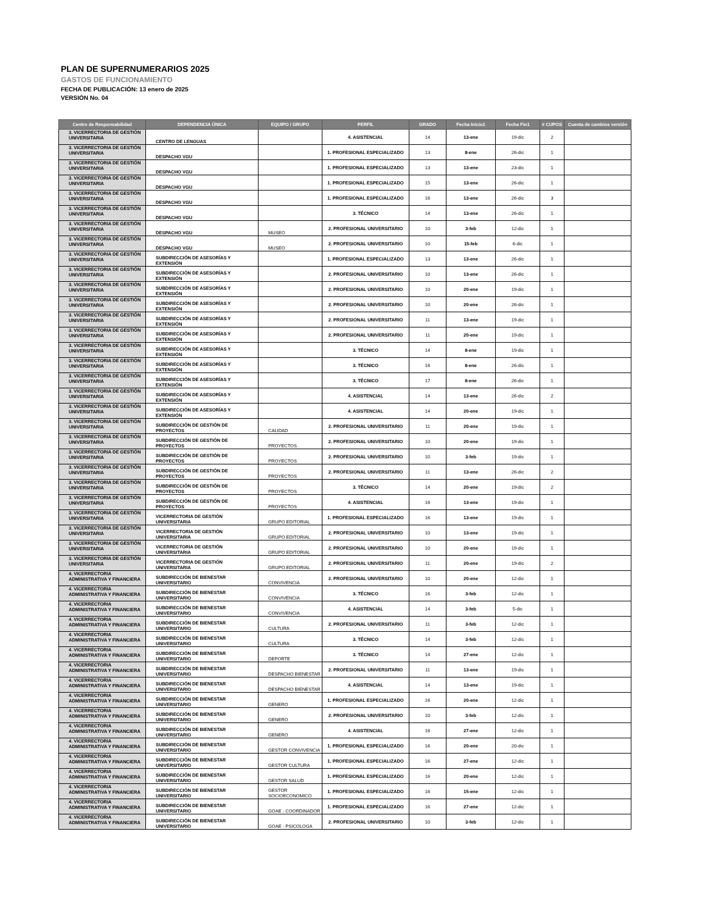PLAN DE SUPERNUMERARIOS 2025
GASTOS DE FUNCIONAMIENTO
FECHA DE PUBLICACIÓN: 13 enero de 2025
VERSIÓN No. 04
| Centro de Responsabilidad | DEPENDENCIA ÚNICA | EQUIPO / GRUPO | PERFIL | GRADO | Fecha Inicio1 | Fecha Fin1 | # CUPOS | Cuenta de cambios versión |
| --- | --- | --- | --- | --- | --- | --- | --- | --- |
| 3. VICERRECTORIA DE GESTIÓN UNIVERSITARIA | CENTRO DE LENGUAS | | 4. ASISTENCIAL | 14 | 13-ene | 19-dic | 2 | |
| 3. VICERRECTORIA DE GESTIÓN UNIVERSITARIA | DESPACHO VGU | | 1. PROFESIONAL ESPECIALIZADO | 13 | 8-ene | 26-dic | 1 | |
| 3. VICERRECTORIA DE GESTIÓN UNIVERSITARIA | DESPACHO VGU | | 1. PROFESIONAL ESPECIALIZADO | 13 | 13-ene | 23-dic | 1 | |
| 3. VICERRECTORIA DE GESTIÓN UNIVERSITARIA | DESPACHO VGU | | 1. PROFESIONAL ESPECIALIZADO | 15 | 13-ene | 26-dic | 1 | |
| 3. VICERRECTORIA DE GESTIÓN UNIVERSITARIA | DESPACHO VGU | | 1. PROFESIONAL ESPECIALIZADO | 16 | 13-ene | 26-dic | 3 | |
| 3. VICERRECTORIA DE GESTIÓN UNIVERSITARIA | DESPACHO VGU | | 3. TÉCNICO | 14 | 13-ene | 26-dic | 1 | |
| 3. VICERRECTORIA DE GESTIÓN UNIVERSITARIA | DESPACHO VGU | MUSEO | 2. PROFESIONAL UNIVERSITARIO | 10 | 3-feb | 12-dic | 1 | |
| 3. VICERRECTORIA DE GESTIÓN UNIVERSITARIA | DESPACHO VGU | MUSEO | 2. PROFESIONAL UNIVERSITARIO | 10 | 15-feb | 6-dic | 1 | |
| 3. VICERRECTORIA DE GESTIÓN UNIVERSITARIA | SUBDIRECCIÓN DE ASESORÍAS Y EXTENSIÓN | | 1. PROFESIONAL ESPECIALIZADO | 13 | 13-ene | 26-dic | 1 | |
| 3. VICERRECTORIA DE GESTIÓN UNIVERSITARIA | SUBDIRECCIÓN DE ASESORÍAS Y EXTENSIÓN | | 2. PROFESIONAL UNIVERSITARIO | 10 | 13-ene | 26-dic | 1 | |
| 3. VICERRECTORIA DE GESTIÓN UNIVERSITARIA | SUBDIRECCIÓN DE ASESORÍAS Y EXTENSIÓN | | 2. PROFESIONAL UNIVERSITARIO | 10 | 20-ene | 19-dic | 1 | |
| 3. VICERRECTORIA DE GESTIÓN UNIVERSITARIA | SUBDIRECCIÓN DE ASESORÍAS Y EXTENSIÓN | | 2. PROFESIONAL UNIVERSITARIO | 10 | 20-ene | 26-dic | 1 | |
| 3. VICERRECTORIA DE GESTIÓN UNIVERSITARIA | SUBDIRECCIÓN DE ASESORÍAS Y EXTENSIÓN | | 2. PROFESIONAL UNIVERSITARIO | 11 | 13-ene | 19-dic | 1 | |
| 3. VICERRECTORIA DE GESTIÓN UNIVERSITARIA | SUBDIRECCIÓN DE ASESORÍAS Y EXTENSIÓN | | 2. PROFESIONAL UNIVERSITARIO | 11 | 20-ene | 19-dic | 1 | |
| 3. VICERRECTORIA DE GESTIÓN UNIVERSITARIA | SUBDIRECCIÓN DE ASESORÍAS Y EXTENSIÓN | | 3. TÉCNICO | 14 | 8-ene | 19-dic | 1 | |
| 3. VICERRECTORIA DE GESTIÓN UNIVERSITARIA | SUBDIRECCIÓN DE ASESORÍAS Y EXTENSIÓN | | 3. TÉCNICO | 16 | 8-ene | 26-dic | 1 | |
| 3. VICERRECTORIA DE GESTIÓN UNIVERSITARIA | SUBDIRECCIÓN DE ASESORÍAS Y EXTENSIÓN | | 3. TÉCNICO | 17 | 8-ene | 26-dic | 1 | |
| 3. VICERRECTORIA DE GESTIÓN UNIVERSITARIA | SUBDIRECCIÓN DE ASESORÍAS Y EXTENSIÓN | | 4. ASISTENCIAL | 14 | 13-ene | 26-dic | 2 | |
| 3. VICERRECTORIA DE GESTIÓN UNIVERSITARIA | SUBDIRECCIÓN DE ASESORÍAS Y EXTENSIÓN | | 4. ASISTENCIAL | 14 | 20-ene | 19-dic | 1 | |
| 3. VICERRECTORIA DE GESTIÓN UNIVERSITARIA | SUBDIRECCIÓN DE GESTIÓN DE PROYECTOS | CALIDAD | 2. PROFESIONAL UNIVERSITARIO | 11 | 20-ene | 19-dic | 1 | |
| 3. VICERRECTORIA DE GESTIÓN UNIVERSITARIA | SUBDIRECCIÓN DE GESTIÓN DE PROYECTOS | PROYECTOS | 2. PROFESIONAL UNIVERSITARIO | 10 | 20-ene | 19-dic | 1 | |
| 3. VICERRECTORIA DE GESTIÓN UNIVERSITARIA | SUBDIRECCIÓN DE GESTIÓN DE PROYECTOS | PROYECTOS | 2. PROFESIONAL UNIVERSITARIO | 10 | 3-feb | 19-dic | 1 | |
| 3. VICERRECTORIA DE GESTIÓN UNIVERSITARIA | SUBDIRECCIÓN DE GESTIÓN DE PROYECTOS | PROYECTOS | 2. PROFESIONAL UNIVERSITARIO | 11 | 13-ene | 26-dic | 2 | |
| 3. VICERRECTORIA DE GESTIÓN UNIVERSITARIA | SUBDIRECCIÓN DE GESTIÓN DE PROYECTOS | PROYECTOS | 3. TÉCNICO | 14 | 20-ene | 19-dic | 2 | |
| 3. VICERRECTORIA DE GESTIÓN UNIVERSITARIA | SUBDIRECCIÓN DE GESTIÓN DE PROYECTOS | PROYECTOS | 4. ASISTENCIAL | 16 | 13-ene | 19-dic | 1 | |
| 3. VICERRECTORIA DE GESTIÓN UNIVERSITARIA | VICERRECTORIA DE GESTIÓN UNIVERSITARIA | GRUPO EDITORIAL | 1. PROFESIONAL ESPECIALIZADO | 16 | 13-ene | 19-dic | 1 | |
| 3. VICERRECTORIA DE GESTIÓN UNIVERSITARIA | VICERRECTORIA DE GESTIÓN UNIVERSITARIA | GRUPO EDITORIAL | 2. PROFESIONAL UNIVERSITARIO | 10 | 13-ene | 19-dic | 1 | |
| 3. VICERRECTORIA DE GESTIÓN UNIVERSITARIA | VICERRECTORIA DE GESTIÓN UNIVERSITARIA | GRUPO EDITORIAL | 2. PROFESIONAL UNIVERSITARIO | 10 | 20-ene | 19-dic | 1 | |
| 3. VICERRECTORIA DE GESTIÓN UNIVERSITARIA | VICERRECTORIA DE GESTIÓN UNIVERSITARIA | GRUPO EDITORIAL | 2. PROFESIONAL UNIVERSITARIO | 11 | 20-ene | 19-dic | 2 | |
| 4. VICERRECTORIA ADMINISTRATIVA Y FINANCIERA | SUBDIRECCIÓN DE BIENESTAR UNIVERSITARIO | CONVIVENCIA | 2. PROFESIONAL UNIVERSITARIO | 10 | 20-ene | 12-dic | 1 | |
| 4. VICERRECTORIA ADMINISTRATIVA Y FINANCIERA | SUBDIRECCIÓN DE BIENESTAR UNIVERSITARIO | CONVIVENCIA | 3. TÉCNICO | 16 | 3-feb | 12-dic | 1 | |
| 4. VICERRECTORIA ADMINISTRATIVA Y FINANCIERA | SUBDIRECCIÓN DE BIENESTAR UNIVERSITARIO | CONVIVENCIA | 4. ASISTENCIAL | 14 | 3-feb | 5-dic | 1 | |
| 4. VICERRECTORIA ADMINISTRATIVA Y FINANCIERA | SUBDIRECCIÓN DE BIENESTAR UNIVERSITARIO | CULTURA | 2. PROFESIONAL UNIVERSITARIO | 11 | 3-feb | 12-dic | 1 | |
| 4. VICERRECTORIA ADMINISTRATIVA Y FINANCIERA | SUBDIRECCIÓN DE BIENESTAR UNIVERSITARIO | CULTURA | 3. TÉCNICO | 14 | 3-feb | 12-dic | 1 | |
| 4. VICERRECTORIA ADMINISTRATIVA Y FINANCIERA | SUBDIRECCIÓN DE BIENESTAR UNIVERSITARIO | DEPORTE | 3. TÉCNICO | 14 | 27-ene | 12-dic | 1 | |
| 4. VICERRECTORIA ADMINISTRATIVA Y FINANCIERA | SUBDIRECCIÓN DE BIENESTAR UNIVERSITARIO | DESPACHO BIENESTAR | 2. PROFESIONAL UNIVERSITARIO | 11 | 13-ene | 19-dic | 1 | |
| 4. VICERRECTORIA ADMINISTRATIVA Y FINANCIERA | SUBDIRECCIÓN DE BIENESTAR UNIVERSITARIO | DESPACHO BIENESTAR | 4. ASISTENCIAL | 14 | 13-ene | 19-dic | 1 | |
| 4. VICERRECTORIA ADMINISTRATIVA Y FINANCIERA | SUBDIRECCIÓN DE BIENESTAR UNIVERSITARIO | GENERO | 1. PROFESIONAL ESPECIALIZADO | 16 | 20-ene | 12-dic | 1 | |
| 4. VICERRECTORIA ADMINISTRATIVA Y FINANCIERA | SUBDIRECCIÓN DE BIENESTAR UNIVERSITARIO | GENERO | 2. PROFESIONAL UNIVERSITARIO | 10 | 3-feb | 12-dic | 1 | |
| 4. VICERRECTORIA ADMINISTRATIVA Y FINANCIERA | SUBDIRECCIÓN DE BIENESTAR UNIVERSITARIO | GENERO | 4. ASISTENCIAL | 16 | 27-ene | 12-dic | 1 | |
| 4. VICERRECTORIA ADMINISTRATIVA Y FINANCIERA | SUBDIRECCIÓN DE BIENESTAR UNIVERSITARIO | GESTOR CONVIVENCIA | 1. PROFESIONAL ESPECIALIZADO | 16 | 20-ene | 20-dic | 1 | |
| 4. VICERRECTORIA ADMINISTRATIVA Y FINANCIERA | SUBDIRECCIÓN DE BIENESTAR UNIVERSITARIO | GESTOR CULTURA | 1. PROFESIONAL ESPECIALIZADO | 16 | 27-ene | 12-dic | 1 | |
| 4. VICERRECTORIA ADMINISTRATIVA Y FINANCIERA | SUBDIRECCIÓN DE BIENESTAR UNIVERSITARIO | GESTOR SALUD | 1. PROFESIONAL ESPECIALIZADO | 16 | 20-ene | 12-dic | 1 | |
| 4. VICERRECTORIA ADMINISTRATIVA Y FINANCIERA | SUBDIRECCIÓN DE BIENESTAR UNIVERSITARIO | GESTOR SOCIOECONOMICO | 1. PROFESIONAL ESPECIALIZADO | 16 | 15-ene | 12-dic | 1 | |
| 4. VICERRECTORIA ADMINISTRATIVA Y FINANCIERA | SUBDIRECCIÓN DE BIENESTAR UNIVERSITARIO | GOAE - COORDINADOR | 1. PROFESIONAL ESPECIALIZADO | 16 | 27-ene | 12-dic | 1 | |
| 4. VICERRECTORIA ADMINISTRATIVA Y FINANCIERA | SUBDIRECCIÓN DE BIENESTAR UNIVERSITARIO | GOAE - PSICOLOGA | 2. PROFESIONAL UNIVERSITARIO | 10 | 3-feb | 12-dic | 1 | |